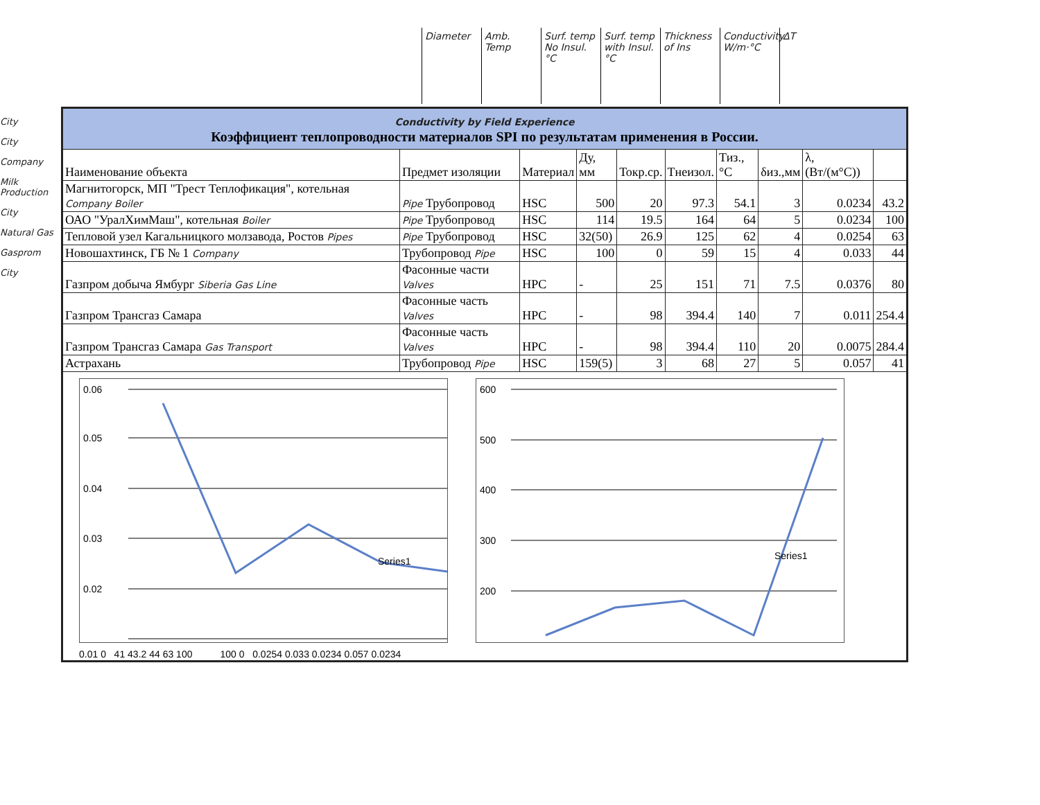Diameter
Amb. Temp
Surf. temp No Insul. °C
Surf. temp with Insul. °C
Thickness of Ins
Conductivity W/m·°C
ΔT
City
City
Company
Milk Production
City
Natural Gas
Gasprom
City
| Conductivity by Field Experience Коэффициент теплопроводности материалов SPI по результатам применения в России. | | | | | | | | | |
| Наименование объекта | Предмет изоляции | Материал | Ду, мм | Токр.ср. | Тнеизол. | Тиз.,°С | δиз.,мм | λ, (Вт/(м°С)) | |
| Магнитогорск, МП "Трест Теплофикация", котельная Company Boiler | Pipe Трубопровод | HSC | 500 | 20 | 97.3 | 54.1 | 3 | 0.0234 | 43.2 |
| ОАО "УралХимМаш", котельная Boiler | Pipe Трубопровод | HSC | 114 | 19.5 | 164 | 64 | 5 | 0.0234 | 100 |
| Тепловой узел Кагальницкого молзавода, Ростов Pipes | Pipe Трубопровод | HSC | 32(50) | 26.9 | 125 | 62 | 4 | 0.0254 | 63 |
| Новошахтинск, ГБ № 1 Company | Трубопровод Pipe | HSC | 100 | 0 | 59 | 15 | 4 | 0.033 | 44 |
| Газпром добыча Ямбург Siberia Gas Line | Фасонные части Valves | HPC | - | 25 | 151 | 71 | 7.5 | 0.0376 | 80 |
| Газпром Трансгаз Самара | Фасонные часть Valves | HPC | - | 98 | 394.4 | 140 | 7 | 0.011 | 254.4 |
| Газпром Трансгаз Самара Gas Transport | Фасонные часть Valves | HPC | - | 98 | 394.4 | 110 | 20 | 0.0075 | 284.4 |
| Астрахань | Трубопровод Pipe | HSC | 159(5) | 3 | 68 | 27 | 5 | 0.057 | 41 |
| 0.06 0.05 0.04 0.03 0.02 Series1 600 500 400 300 200 Series1 0.01 0 41 43.2 44 63 100 100 0 0.0254 0.033 0.0234 0.057 0.0234 | | | | | | | | | |